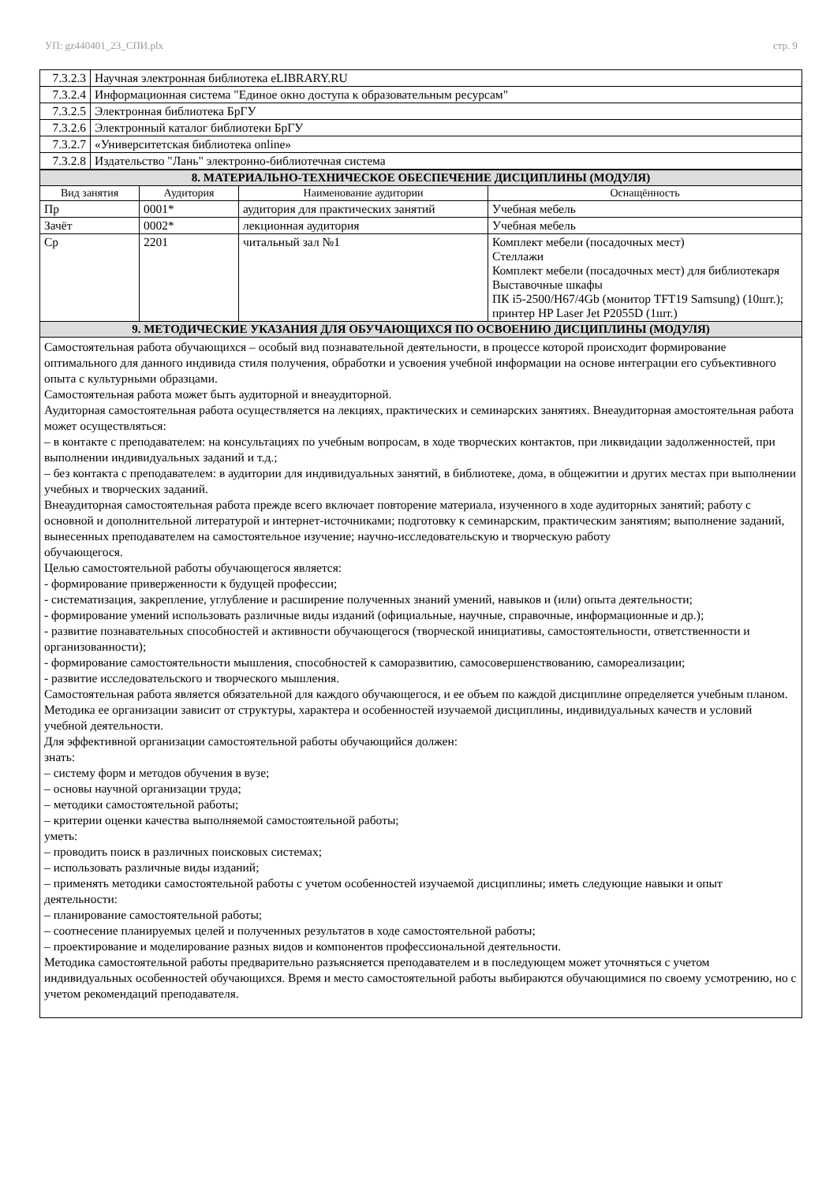УП: gz440401_23_СПИ.plx стр. 9
| 7.3.2.3 | Научная электронная библиотека eLIBRARY.RU |
| 7.3.2.4 | Информационная система "Единое окно доступа к образовательным ресурсам" |
| 7.3.2.5 | Электронная библиотека БрГУ |
| 7.3.2.6 | Электронный каталог библиотеки БрГУ |
| 7.3.2.7 | «Университетская библиотека online» |
| 7.3.2.8 | Издательство "Лань" электронно-библиотечная система |
| 8. МАТЕРИАЛЬНО-ТЕХНИЧЕСКОЕ ОБЕСПЕЧЕНИЕ ДИСЦИПЛИНЫ (МОДУЛЯ) | | | |
| --- | --- | --- | --- |
| Вид занятия | Аудитория | Наименование аудитории | Оснащённость |
| Пр | 0001* | аудитория для практических занятий | Учебная мебель |
| Зачёт | 0002* | лекционная аудитория | Учебная мебель |
| Ср | 2201 | читальный зал №1 | Комплект мебели (посадочных мест) Стеллажи Комплект мебели (посадочных мест) для библиотекаря Выставочные шкафы ПК i5-2500/H67/4Gb (монитор TFT19 Samsung) (10шт.); принтер HP Laser Jet P2055D (1шт.) |
| 9. МЕТОДИЧЕСКИЕ УКАЗАНИЯ ДЛЯ ОБУЧАЮЩИХСЯ ПО ОСВОЕНИЮ ДИСЦИПЛИНЫ (МОДУЛЯ) | | | |
| Самостоятельная работа обучающихся – особый вид познавательной деятельности, в процессе которой происходит формирование оптимального для данного индивида стиля получения, обработки и усвоения учебной информации на основе интеграции его субъективного опыта с культурными образцами. Самостоятельная работа может быть аудиторной и внеаудиторной. Аудиторная самостоятельная работа осуществляется на лекциях, практических и семинарских занятиях. Внеаудиторная амостоятельная работа может осуществляться: – в контакте с преподавателем: на консультациях по учебным вопросам, в ходе творческих контактов, при ликвидации задолженностей, при выполнении индивидуальных заданий и т.д.; – без контакта с преподавателем: в аудитории для индивидуальных занятий, в библиотеке, дома, в общежитии и других местах при выполнении учебных и творческих заданий. Внеаудиторная самостоятельная работа прежде всего включает повторение материала, изученного в ходе аудиторных занятий; работу с основной и дополнительной литературой и интернет-источниками; подготовку к семинарским, практическим занятиям; выполнение заданий, вынесенных преподавателем на самостоятельное изучение; научно-исследовательскую и творческую работу обучающегося. Целью самостоятельной работы обучающегося является: - формирование приверженности к будущей профессии; - систематизация, закрепление, углубление и расширение полученных знаний умений, навыков и (или) опыта деятельности; - формирование умений использовать различные виды изданий (официальные, научные, справочные, информационные и др.); - развитие познавательных способностей и активности обучающегося (творческой инициативы, самостоятельности, ответственности и организованности); - формирование самостоятельности мышления, способностей к саморазвитию, самосовершенствованию, самореализации; - развитие исследовательского и творческого мышления. Самостоятельная работа является обязательной для каждого обучающегося, и ее объем по каждой дисциплине определяется учебным планом. Методика ее организации зависит от структуры, характера и особенностей изучаемой дисциплины, индивидуальных качеств и условий учебной деятельности. Для эффективной организации самостоятельной работы обучающийся должен: знать: – систему форм и методов обучения в вузе; – основы научной организации труда; – методики самостоятельной работы; – критерии оценки качества выполняемой самостоятельной работы; уметь: – проводить поиск в различных поисковых системах; – использовать различные виды изданий; – применять методики самостоятельной работы с учетом особенностей изучаемой дисциплины; иметь следующие навыки и опыт деятельности: – планирование самостоятельной работы; – соотнесение планируемых целей и полученных результатов в ходе самостоятельной работы; – проектирование и моделирование разных видов и компонентов профессиональной деятельности. Методика самостоятельной работы предварительно разъясняется преподавателем и в последующем может уточняться с учетом индивидуальных особенностей обучающихся. Время и место самостоятельной работы выбираются обучающимися по своему усмотрению, но с учетом рекомендаций преподавателя. | | | |